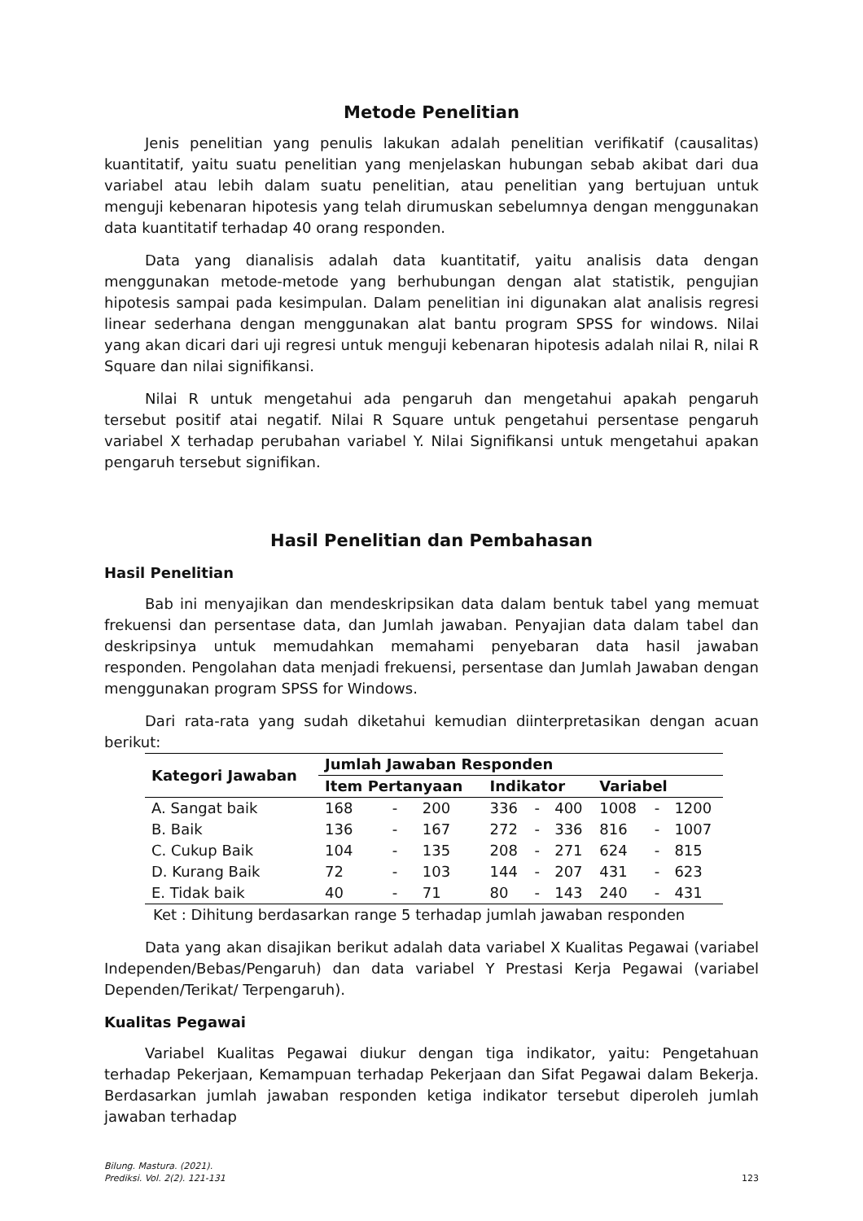Metode Penelitian
Jenis penelitian yang penulis lakukan adalah penelitian verifikatif (causalitas) kuantitatif, yaitu suatu penelitian yang menjelaskan hubungan sebab akibat dari dua variabel atau lebih dalam suatu penelitian, atau penelitian yang bertujuan untuk menguji kebenaran hipotesis yang telah dirumuskan sebelumnya dengan menggunakan data kuantitatif terhadap 40 orang responden.
Data yang dianalisis adalah data kuantitatif, yaitu analisis data dengan menggunakan metode-metode yang berhubungan dengan alat statistik, pengujian hipotesis sampai pada kesimpulan. Dalam penelitian ini digunakan alat analisis regresi linear sederhana dengan menggunakan alat bantu program SPSS for windows. Nilai yang akan dicari dari uji regresi untuk menguji kebenaran hipotesis adalah nilai R, nilai R Square dan nilai signifikansi.
Nilai R untuk mengetahui ada pengaruh dan mengetahui apakah pengaruh tersebut positif atai negatif. Nilai R Square untuk pengetahui persentase pengaruh variabel X terhadap perubahan variabel Y. Nilai Signifikansi untuk mengetahui apakan pengaruh tersebut signifikan.
Hasil Penelitian dan Pembahasan
Hasil Penelitian
Bab ini menyajikan dan mendeskripsikan data dalam bentuk tabel yang memuat frekuensi dan persentase data, dan Jumlah jawaban. Penyajian data dalam tabel dan deskripsinya untuk memudahkan memahami penyebaran data hasil jawaban responden. Pengolahan data menjadi frekuensi, persentase dan Jumlah Jawaban dengan menggunakan program SPSS for Windows.
Dari rata-rata yang sudah diketahui kemudian diinterpretasikan dengan acuan berikut:
| Kategori Jawaban | Jumlah Jawaban Responden | | | | | | | | |
| --- | --- | --- | --- | --- | --- | --- | --- | --- | --- |
| | Item Pertanyaan | | | Indikator | | | Variabel | | |
| A. Sangat baik | 168 | - | 200 | 336 | - | 400 | 1008 | - | 1200 |
| B. Baik | 136 | - | 167 | 272 | - | 336 | 816 | - | 1007 |
| C. Cukup Baik | 104 | - | 135 | 208 | - | 271 | 624 | - | 815 |
| D. Kurang Baik | 72 | - | 103 | 144 | - | 207 | 431 | - | 623 |
| E. Tidak baik | 40 | - | 71 | 80 | - | 143 | 240 | - | 431 |
Ket : Dihitung berdasarkan range 5 terhadap jumlah jawaban responden
Data yang akan disajikan berikut adalah data variabel X Kualitas Pegawai (variabel Independen/Bebas/Pengaruh) dan data variabel Y Prestasi Kerja Pegawai (variabel Dependen/Terikat/ Terpengaruh).
Kualitas Pegawai
Variabel Kualitas Pegawai diukur dengan tiga indikator, yaitu: Pengetahuan terhadap Pekerjaan, Kemampuan terhadap Pekerjaan dan Sifat Pegawai dalam Bekerja. Berdasarkan jumlah jawaban responden ketiga indikator tersebut diperoleh jumlah jawaban terhadap
Bilung. Mastura. (2021).
Prediksi. Vol. 2(2). 121-131
123